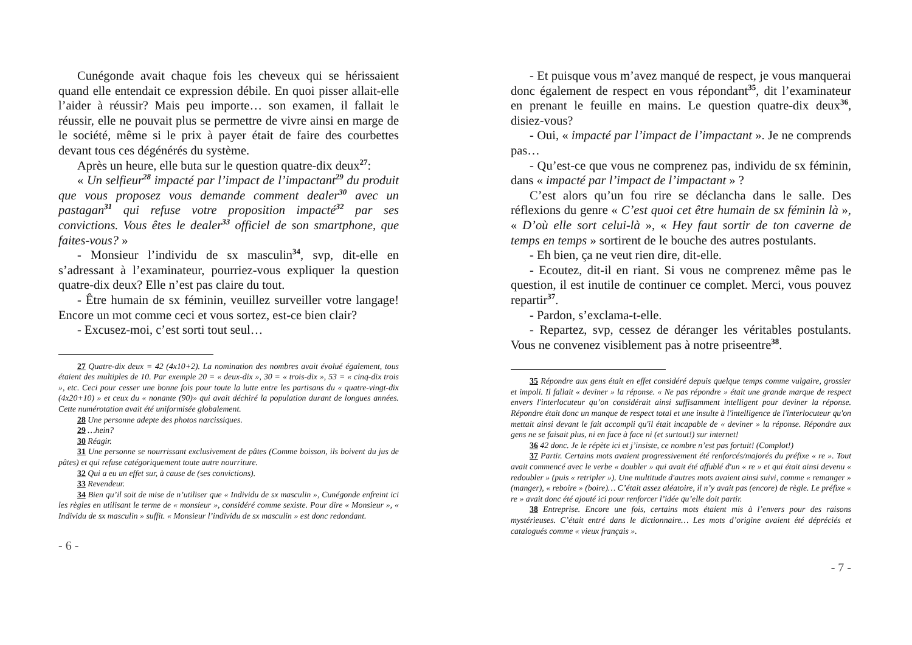Cunégonde avait chaque fois les cheveux qui se hérissaient quand elle entendait ce expression débile. En quoi pisser allait-elle l’aider à réussir? Mais peu importe… son examen, il fallait le réussir, elle ne pouvait plus se permettre de vivre ainsi en marge de le société, même si le prix à payer était de faire des courbettes devant tous ces dégénérés du système.
Après un heure, elle buta sur le question quatre-dix deux<sup>27</sup>:
« Un selfieur<sup>28</sup> impacté par l’impact de l’impactant<sup>29</sup> du produit que vous proposez vous demande comment dealer<sup>30</sup> avec un pastagan<sup>31</sup> qui refuse votre proposition impacté<sup>32</sup> par ses convictions. Vous êtes le dealer<sup>33</sup> officiel de son smartphone, que faites-vous? »
- Monsieur l’individu de sx masculin<sup>34</sup>, svp, dit-elle en s’adressant à l’examinateur, pourriez-vous expliquer la question quatre-dix deux? Elle n’est pas claire du tout.
- Être humain de sx féminin, veuillez surveiller votre langage! Encore un mot comme ceci et vous sortez, est-ce bien clair?
- Excusez-moi, c’est sorti tout seul…
27 Quatre-dix deux = 42 (4x10+2). La nomination des nombres avait évolué également, tous étaient des multiples de 10. Par exemple 20 = « deux-dix », 30 = « trois-dix », 53 = « cinq-dix trois », etc. Ceci pour cesser une bonne fois pour toute la lutte entre les partisans du « quatre-vingt-dix (4x20+10) » et ceux du « nonante (90)» qui avait déchiré la population durant de longues années. Cette numérotation avait été uniformisée globalement.
28 Une personne adepte des photos narcissiques.
29 …hein?
30 Réagir.
31 Une personne se nourrissant exclusivement de pâtes (Comme boisson, ils boivent du jus de pâtes) et qui refuse catégoriquement toute autre nourriture.
32 Qui a eu un effet sur, à cause de (ses convictions).
33 Revendeur.
34 Bien qu’il soit de mise de n’utiliser que « Individu de sx masculin », Cunégonde enfreint ici les règles en utilisant le terme de « monsieur », considéré comme sexiste. Pour dire « Monsieur », « Individu de sx masculin » suffit. « Monsieur l’individu de sx masculin » est donc redondant.
- 6 -
- Et puisque vous m’avez manqué de respect, je vous manquerai donc également de respect en vous répondant<sup>35</sup>, dit l’examinateur en prenant le feuille en mains. Le question quatre-dix deux<sup>36</sup>, disiez-vous?
- Oui, « impacté par l’impact de l’impactant ». Je ne comprends pas…
- Qu’est-ce que vous ne comprenez pas, individu de sx féminin, dans « impacté par l’impact de l’impactant » ?
C’est alors qu’un fou rire se déclancha dans le salle. Des réflexions du genre « C’est quoi cet être humain de sx féminin là », « D’où elle sort celui-là », « Hey faut sortir de ton caverne de temps en temps » sortirent de le bouche des autres postulants.
- Eh bien, ça ne veut rien dire, dit-elle.
- Ecoutez, dit-il en riant. Si vous ne comprenez même pas le question, il est inutile de continuer ce complet. Merci, vous pouvez repartir<sup>37</sup>.
- Pardon, s’exclama-t-elle.
- Repartez, svp, cessez de déranger les véritables postulants. Vous ne convenez visiblement pas à notre priseentre<sup>38</sup>.
35 Répondre aux gens était en effet considéré depuis quelque temps comme vulgaire, grossier et impoli. Il fallait « deviner » la réponse. « Ne pas répondre » était une grande marque de respect envers l'interlocuteur qu’on considérait ainsi suffisamment intelligent pour deviner la réponse. Répondre était donc un manque de respect total et une insulte à l'intelligence de l'interlocuteur qu'on mettait ainsi devant le fait accompli qu'il était incapable de « deviner » la réponse. Répondre aux gens ne se faisait plus, ni en face à face ni (et surtout!) sur internet!
36 42 donc. Je le répète ici et j’insiste, ce nombre n’est pas fortuit! (Complot!)
37 Partir. Certains mots avaient progressivement été renforcés/majorés du préfixe « re ». Tout avait commencé avec le verbe « doubler » qui avait été affublé d'un « re » et qui était ainsi devenu « redoubler » (puis « retripler »). Une multitude d'autres mots avaient ainsi suivi, comme « remanger » (manger), « reboire » (boire)… C’était assez aléatoire, il n’y avait pas (encore) de règle. Le préfixe « re » avait donc été ajouté ici pour renforcer l’idée qu’elle doit partir.
38 Entreprise. Encore une fois, certains mots étaient mis à l’envers pour des raisons mystérieuses. C’était entré dans le dictionnaire… Les mots d’origine avaient été dépréciés et catalogués comme « vieux français ».
- 7 -